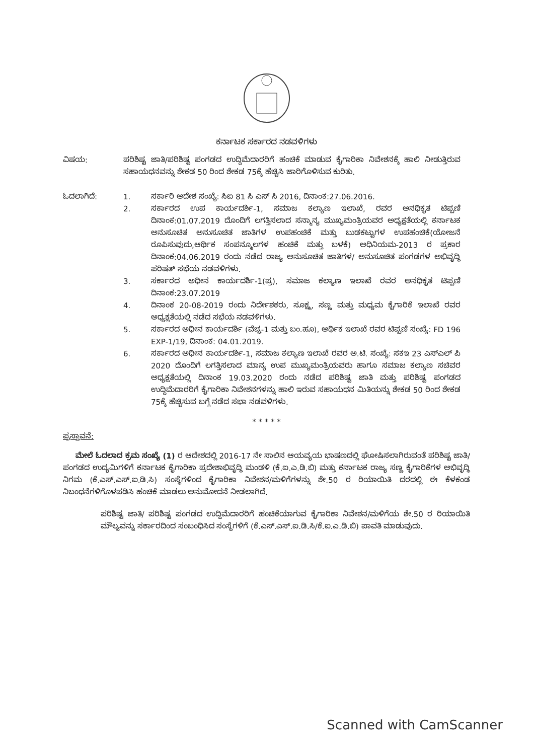ಕರ್ನಾಟಕ ಸರ್ಕಾರದ ನಡವಳಿಗಳು
ವಿಷಯ: ಪರಿಶಿಷ್ಟ ಜಾತಿ/ಪರಿಶಿಷ್ಟ ಪಂಗಡದ ಉದ್ದಿಮೆದಾರರಿಗೆ ಹಂಚಿಕೆ ಮಾಡುವ ಕೈಗಾರಿಕಾ ನಿವೇಶನಕ್ಕೆ ಹಾಲಿ ನೀಡುತ್ತಿರುವ ಸಹಾಯಧನವನ್ನು ಶೇಕಡ 50 ರಿಂದ ಶೇಕಡ 75ಕ್ಕೆ ಹೆಚ್ಚಿಸಿ ಜಾರಿಗೊಳಿಸುವ ಕುರಿತು.
ಓದಲಾಗಿದೆ: 1. ಸರ್ಕಾರಿ ಆದೇಶ ಸಂಖ್ಯೆ: ಸಿಐ 81 ಸಿ ಎಸ್ ಸಿ 2016, ದಿನಾಂಕ:27.06.2016.
2. ಸರ್ಕಾರದ ಉಪ ಕಾರ್ಯದರ್ಶಿ-1, ಸಮಾಜ ಕಲ್ಯಾಣ ಇಲಾಖೆ, ರವರ ಅನಧಿಕೃತ ಟಿಪ್ಪಣಿ ದಿನಾಂಕ:01.07.2019 ದೊಂದಿಗೆ ಲಗತ್ತಿಸಲಾದ ಸನ್ಮಾನ್ಯ ಮುಖ್ಯಮಂತ್ರಿಯವರ ಅಧ್ಯಕ್ಷತೆಯಲ್ಲಿ ಕರ್ನಾಟಕ ಅನುಸೂಚಿತ ಅನುಸೂಚಿತ ಜಾತಿಗಳ ಉಪಹಂಚಿಕೆ ಮತ್ತು ಬುಡಕಟ್ಟುಗಳ ಉಪಹಂಚಿಕೆ(ಯೋಜನೆ ರೂಪಿಸುವುದು,ಆರ್ಥಿಕ ಸಂಪನ್ಮೂಲಗಳ ಹಂಚಿಕೆ ಮತ್ತು ಬಳಕೆ) ಅಧಿನಿಯಮ-2013 ರ ಪ್ರಕಾರ ದಿನಾಂಕ:04.06.2019 ರಂದು ನಡೆದ ರಾಜ್ಯ ಅನುಸೂಚಿತ ಜಾತಿಗಳ/ ಅನುಸೂಚಿತ ಪಂಗಡಗಳ ಅಭಿವೃದ್ಧಿ ಪರಿಷತ್ ಸಭೆಯ ನಡವಳಿಗಳು.
3. ಸರ್ಕಾರದ ಅಧೀನ ಕಾರ್ಯದರ್ಶಿ-1(ಪ್ರ), ಸಮಾಜ ಕಲ್ಯಾಣ ಇಲಾಖೆ ರವರ ಅನಧಿಕೃತ ಟಿಪ್ಪಣಿ ದಿನಾಂಕ:23.07.2019
4. ದಿನಾಂಕ 20-08-2019 ರಂದು ನಿರ್ದೇಶಕರು, ಸೂಕ್ಷ್ಮ, ಸಣ್ಣ ಮತ್ತು ಮಧ್ಯಮ ಕೈಗಾರಿಕೆ ಇಲಾಖೆ ರವರ ಅಧ್ಯಕ್ಷತೆಯಲ್ಲಿ ನಡೆದ ಸಭೆಯ ನಡವಳಿಗಳು.
5. ಸರ್ಕಾರದ ಅಧೀನ ಕಾರ್ಯದರ್ಶಿ (ವೆಚ್ಚ-1 ಮತ್ತು ಬಂ.ಹೂ), ಆರ್ಥಿಕ ಇಲಾಖೆ ರವರ ಟಿಪ್ಪಣಿ ಸಂಖ್ಯೆ: FD 196 EXP-1/19, ದಿನಾಂಕ: 04.01.2019.
6. ಸರ್ಕಾರದ ಅಧೀನ ಕಾರ್ಯದರ್ಶಿ-1, ಸಮಾಜ ಕಲ್ಯಾಣ ಇಲಾಖೆ ರವರ ಅ.ಟಿ. ಸಂಖ್ಯೆ: ಸಕಇ 23 ಎಸ್‌ಎಲ್ ಪಿ 2020 ದೊಂದಿಗೆ ಲಗತ್ತಿಸಲಾದ ಮಾನ್ಯ ಉಪ ಮುಖ್ಯಮಂತ್ರಿಯವರು ಹಾಗೂ ಸಮಾಜ ಕಲ್ಯಾಣ ಸಚಿವರ ಅಧ್ಯಕ್ಷತೆಯಲ್ಲಿ ದಿನಾಂಕ 19.03.2020 ರಂದು ನಡೆದ ಪರಿಶಿಷ್ಟ ಜಾತಿ ಮತ್ತು ಪರಿಶಿಷ್ಟ ಪಂಗಡದ ಉದ್ದಿಮೆದಾರರಿಗೆ ಕೈಗಾರಿಕಾ ನಿವೇಶನಗಳನ್ನು ಹಾಲಿ ಇರುವ ಸಹಾಯಧನ ಮಿತಿಯನ್ನು ಶೇಕಡ 50 ರಿಂದ ಶೇಕಡ 75ಕ್ಕೆ ಹೆಚ್ಚಿಸುವ ಬಗ್ಗೆ ನಡೆದ ಸಭಾ ನಡವಳಿಗಳು.
* * * * *
ಪ್ರಸ್ತಾವನೆ:
ಮೇಲೆ ಓದಲಾದ ಕ್ರಮ ಸಂಖ್ಯೆ (1) ರ ಆದೇಶದಲ್ಲಿ 2016-17 ನೇ ಸಾಲಿನ ಆಯವ್ಯಯ ಭಾಷಣದಲ್ಲಿ ಘೋಷಿಸಲಾಗಿರುವಂತೆ ಪರಿಶಿಷ್ಟ ಜಾತಿ/ಪಂಗಡದ ಉದ್ಯಮಿಗಳಿಗೆ ಕರ್ನಾಟಕ ಕೈಗಾರಿಕಾ ಪ್ರದೇಶಾಭಿವೃದ್ಧಿ ಮಂಡಳಿ (ಕೆ.ಐ.ಎ.ಡಿ.ಬಿ) ಮತ್ತು ಕರ್ನಾಟಕ ರಾಜ್ಯ ಸಣ್ಣ ಕೈಗಾರಿಕೆಗಳ ಅಭಿವೃದ್ಧಿ ನಿಗಮ (ಕೆ.ಎಸ್.ಎಸ್.ಐ.ಡಿ.ಸಿ) ಸಂಸ್ಥೆಗಳಿಂದ ಕೈಗಾರಿಕಾ ನಿವೇಶನ/ಮಳಿಗೆಗಳನ್ನು ಶೇ.50 ರ ರಿಯಾಯಿತಿ ದರದಲ್ಲಿ ಈ ಕೆಳಕಂಡ ನಿಬಂಧನೆಗಳಿಗೊಳಪಡಿಸಿ ಹಂಚಿಕೆ ಮಾಡಲು ಅನುಮೋದನೆ ನೀಡಲಾಗಿದೆ.
ಪರಿಶಿಷ್ಟ ಜಾತಿ/ ಪರಿಶಿಷ್ಟ ಪಂಗಡದ ಉದ್ದಿಮೆದಾರರಿಗೆ ಹಂಚಿಕೆಯಾಗುವ ಕೈಗಾರಿಕಾ ನಿವೇಶನ/ಮಳಿಗೆಯ ಶೇ.50 ರ ರಿಯಾಯಿತಿ ಮೌಲ್ಯವನ್ನು ಸರ್ಕಾರದಿಂದ ಸಂಬಂಧಿಸಿದ ಸಂಸ್ಥೆಗಳಿಗೆ (ಕೆ.ಎಸ್.ಎಸ್.ಐ.ಡಿ.ಸಿ/ಕೆ.ಐ.ಎ.ಡಿ.ಬಿ) ಪಾವತಿ ಮಾಡುವುದು.
Scanned with CamScanner